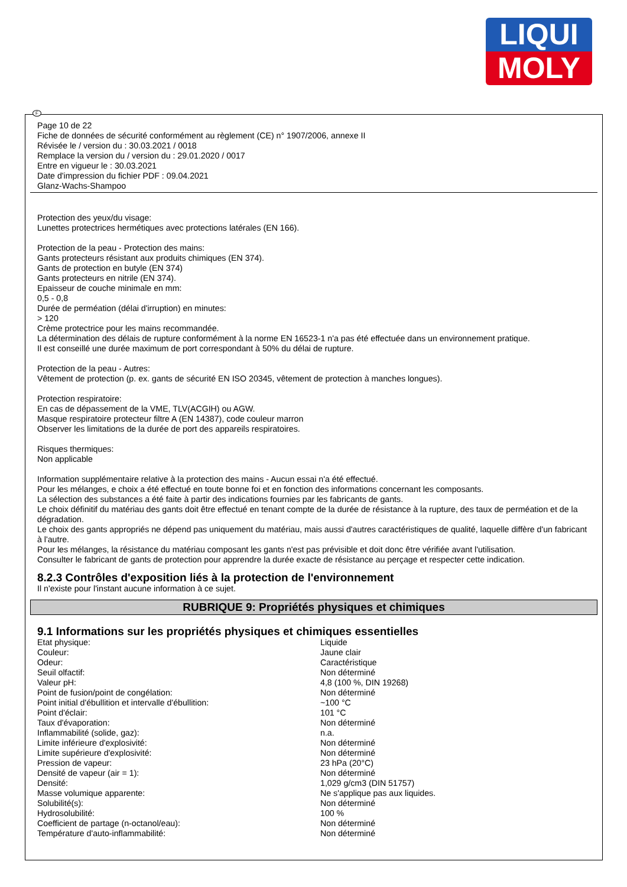LIQUI
MOLY
Page 10 de 22
Fiche de données de sécurité conformément au règlement (CE) n° 1907/2006, annexe II
Révisée le / version du : 30.03.2021 / 0018
Remplace la version du / version du : 29.01.2020 / 0017
Entre en vigueur le : 30.03.2021
Date d'impression du fichier PDF : 09.04.2021
Glanz-Wachs-Shampoo
Protection des yeux/du visage:
Lunettes protectrices hermétiques avec protections latérales (EN 166).
Protection de la peau - Protection des mains:
Gants protecteurs résistant aux produits chimiques (EN 374).
Gants de protection en butyle (EN 374)
Gants protecteurs en nitrile (EN 374).
Epaisseur de couche minimale en mm:
0,5 - 0,8
Durée de perméation (délai d'irruption) en minutes:
> 120
Crème protectrice pour les mains recommandée.
La détermination des délais de rupture conformément à la norme EN 16523-1 n'a pas été effectuée dans un environnement pratique.
Il est conseillé une durée maximum de port correspondant à 50% du délai de rupture.
Protection de la peau - Autres:
Vêtement de protection (p. ex. gants de sécurité EN ISO 20345, vêtement de protection à manches longues).
Protection respiratoire:
En cas de dépassement de la VME, TLV(ACGIH) ou AGW.
Masque respiratoire protecteur filtre A (EN 14387), code couleur marron
Observer les limitations de la durée de port des appareils respiratoires.
Risques thermiques:
Non applicable
Information supplémentaire relative à la protection des mains - Aucun essai n'a été effectué.
Pour les mélanges, e choix a été effectué en toute bonne foi et en fonction des informations concernant les composants.
La sélection des substances a été faite à partir des indications fournies par les fabricants de gants.
Le choix définitif du matériau des gants doit être effectué en tenant compte de la durée de résistance à la rupture, des taux de perméation et de la dégradation.
Le choix des gants appropriés ne dépend pas uniquement du matériau, mais aussi d'autres caractéristiques de qualité, laquelle diffère d'un fabricant à l'autre.
Pour les mélanges, la résistance du matériau composant les gants n'est pas prévisible et doit donc être vérifiée avant l'utilisation.
Consulter le fabricant de gants de protection pour apprendre la durée exacte de résistance au perçage et respecter cette indication.
8.2.3 Contrôles d'exposition liés à la protection de l'environnement
Il n'existe pour l'instant aucune information à ce sujet.
RUBRIQUE 9: Propriétés physiques et chimiques
9.1 Informations sur les propriétés physiques et chimiques essentielles
| Etat physique: | Liquide |
| Couleur: | Jaune clair |
| Odeur: | Caractéristique |
| Seuil olfactif: | Non déterminé |
| Valeur pH: | 4,8 (100 %, DIN 19268) |
| Point de fusion/point de congélation: | Non déterminé |
| Point initial d'ébullition et intervalle d'ébullition: | ~100 °C |
| Point d'éclair: | 101 °C |
| Taux d'évaporation: | Non déterminé |
| Inflammabilité (solide, gaz): | n.a. |
| Limite inférieure d'explosivité: | Non déterminé |
| Limite supérieure d'explosivité: | Non déterminé |
| Pression de vapeur: | 23 hPa (20°C) |
| Densité de vapeur (air = 1): | Non déterminé |
| Densité: | 1,029 g/cm3 (DIN 51757) |
| Masse volumique apparente: | Ne s'applique pas aux liquides. |
| Solubilité(s): | Non déterminé |
| Hydrosolubilité: | 100 % |
| Coefficient de partage (n-octanol/eau): | Non déterminé |
| Température d'auto-inflammabilité: | Non déterminé |
F